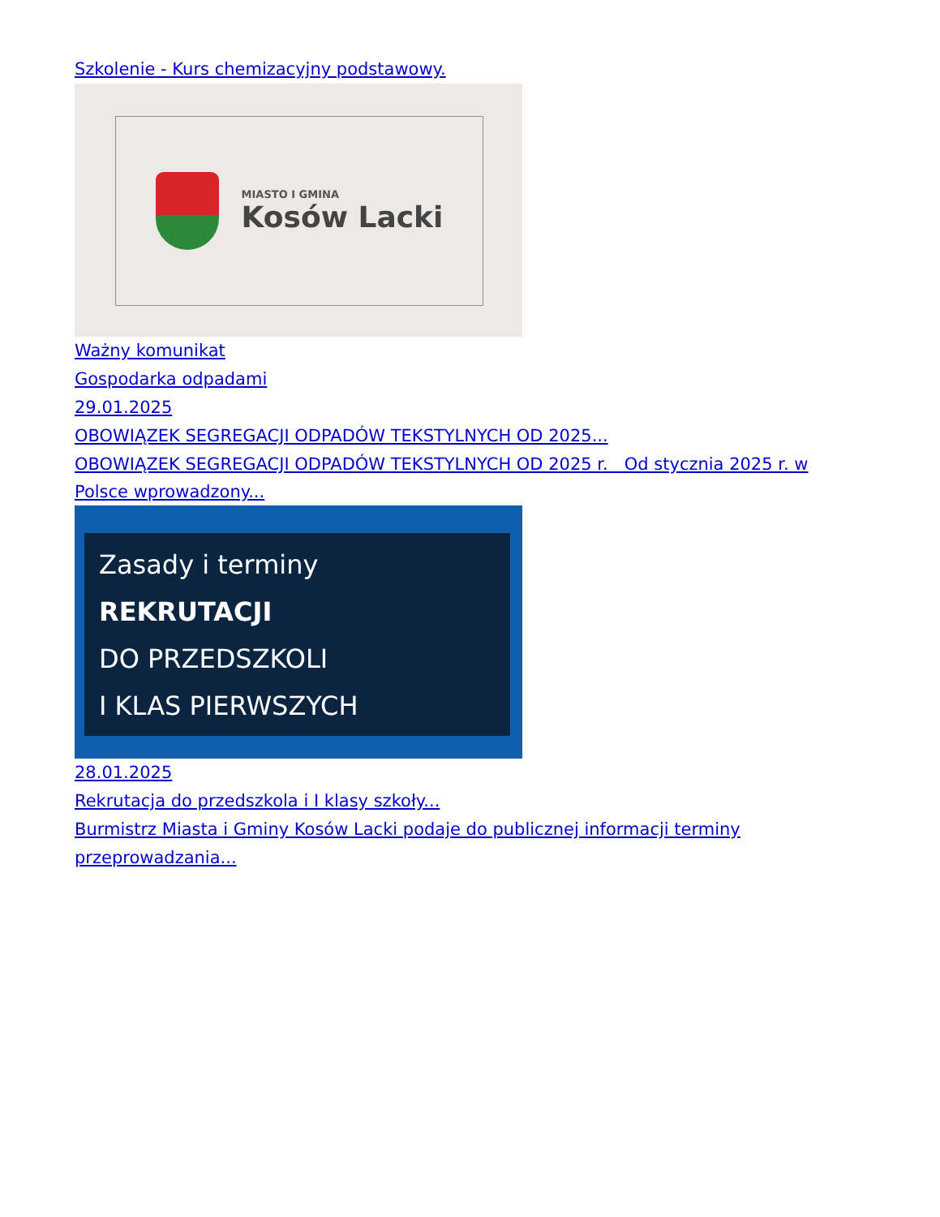Szkolenie - Kurs chemizacyjny podstawowy.
MIASTO I GMINA
Kosów Lacki
Ważny komunikat
Gospodarka odpadami
29.01.2025
OBOWIĄZEK SEGREGACJI ODPADÓW TEKSTYLNYCH OD 2025...
OBOWIĄZEK SEGREGACJI ODPADÓW TEKSTYLNYCH OD 2025 r. Od stycznia 2025 r. w Polsce wprowadzony...
Zasady i terminy
REKRUTACJI
DO PRZEDSZKOLI
I KLAS PIERWSZYCH
28.01.2025
Rekrutacja do przedszkola i I klasy szkoły...
Burmistrz Miasta i Gminy Kosów Lacki podaje do publicznej informacji terminy przeprowadzania...